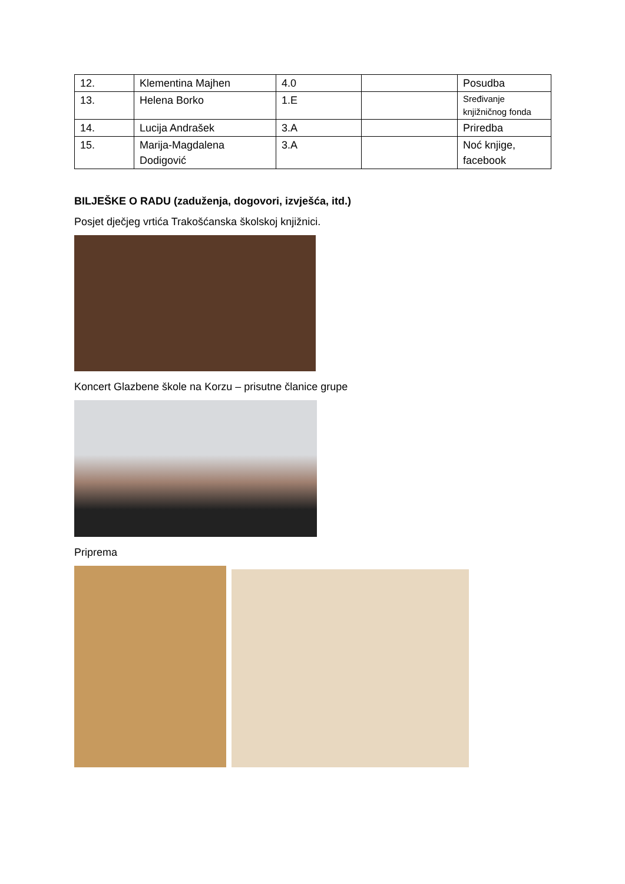| 12. | Klementina Majhen | 4.0 | | Posudba |
| 13. | Helena Borko | 1.E | | Sređivanje knjižničnog fonda |
| 14. | Lucija Andrašek | 3.A | | Priredba |
| 15. | Marija-Magdalena Dodigović | 3.A | | Noć knjige, facebook |
BILJEŠKE O RADU (zaduženja, dogovori, izvješća, itd.)
Posjet dječjeg vrtića Trakošćanska školskoj knjižnici.
Koncert Glazbene škole na Korzu – prisutne članice grupe
Priprema